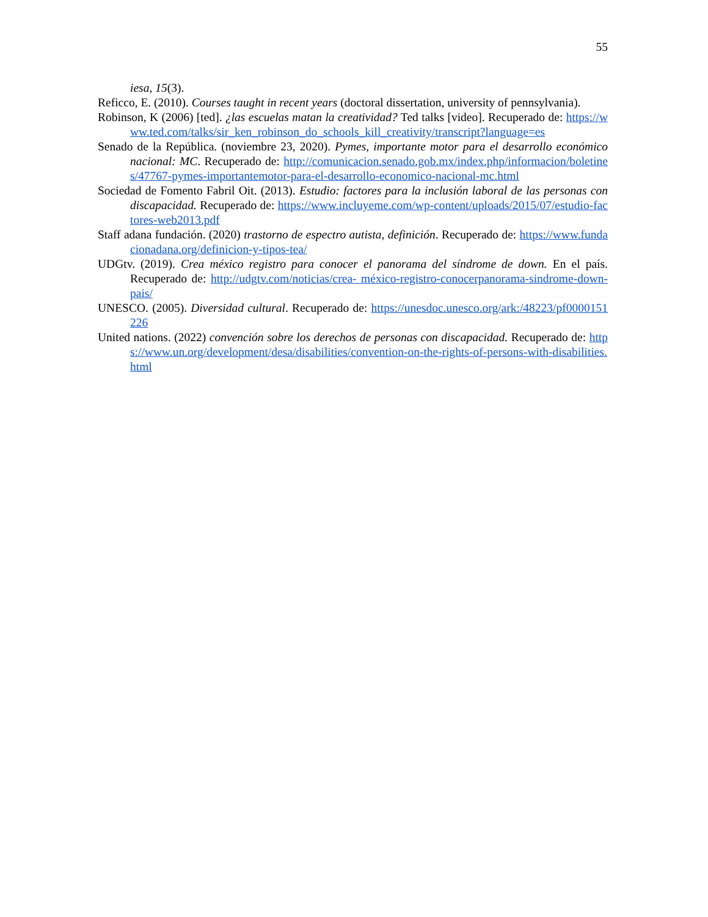55
iesa, 15(3).
Reficco, E. (2010). Courses taught in recent years (doctoral dissertation, university of pennsylvania).
Robinson, K (2006) [ted]. ¿las escuelas matan la creatividad? Ted talks [video]. Recuperado de: https://www.ted.com/talks/sir_ken_robinson_do_schools_kill_creativity/transcript?language=es
Senado de la República. (noviembre 23, 2020). Pymes, importante motor para el desarrollo económico nacional: MC. Recuperado de: http://comunicacion.senado.gob.mx/index.php/informacion/boletines/47767-pymes-importantemotor-para-el-desarrollo-economico-nacional-mc.html
Sociedad de Fomento Fabril Oit. (2013). Estudio: factores para la inclusión laboral de las personas con discapacidad. Recuperado de: https://www.incluyeme.com/wp-content/uploads/2015/07/estudio-factores-web2013.pdf
Staff adana fundación. (2020) trastorno de espectro autista, definición. Recuperado de: https://www.fundacionadana.org/definicion-y-tipos-tea/
UDGtv. (2019). Crea méxico registro para conocer el panorama del síndrome de down. En el país. Recuperado de: http://udgtv.com/noticias/crea- méxico-registro-conocerpanorama-sindrome-down-pais/
UNESCO. (2005). Diversidad cultural. Recuperado de: https://unesdoc.unesco.org/ark:/48223/pf0000151226
United nations. (2022) convención sobre los derechos de personas con discapacidad. Recuperado de: https://www.un.org/development/desa/disabilities/convention-on-the-rights-of-persons-with-disabilities.html